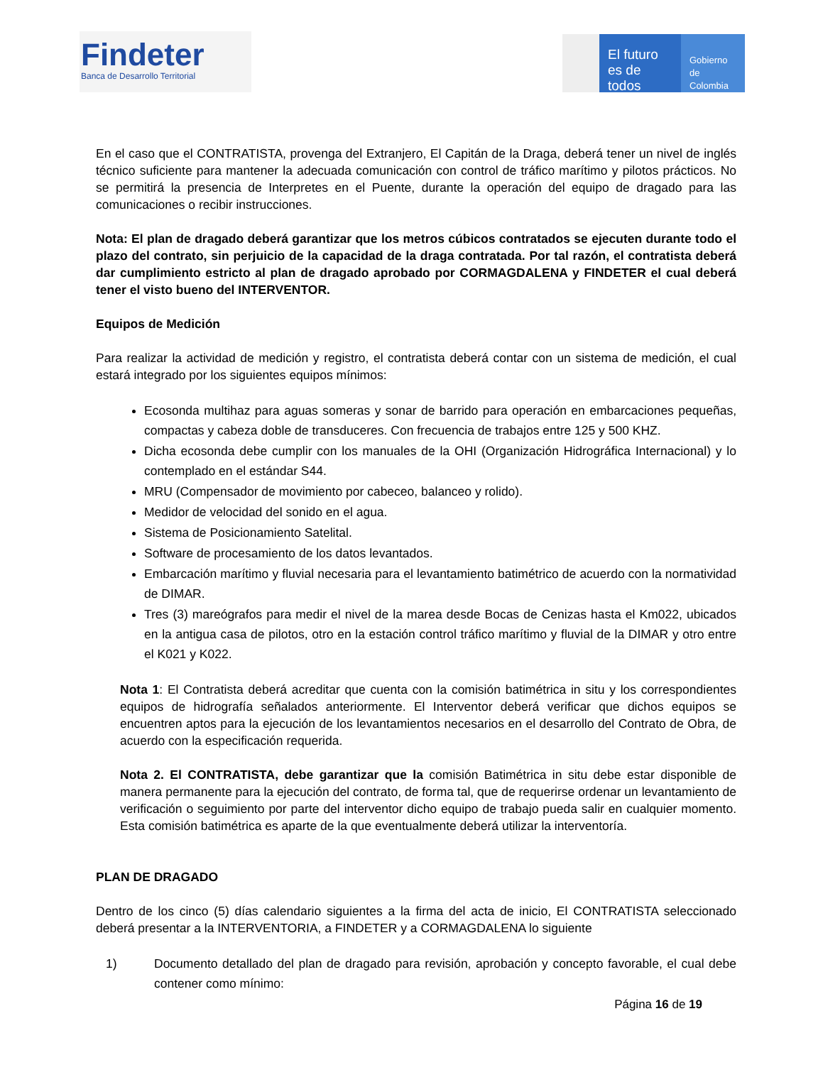Findeter
Banca de Desarrollo Territorial
El futuro
es de todos
Gobierno
de Colombia
En el caso que el CONTRATISTA, provenga del Extranjero, El Capitán de la Draga, deberá tener un nivel de inglés técnico suficiente para mantener la adecuada comunicación con control de tráfico marítimo y pilotos prácticos. No se permitirá la presencia de Interpretes en el Puente, durante la operación del equipo de dragado para las comunicaciones o recibir instrucciones.
Nota: El plan de dragado deberá garantizar que los metros cúbicos contratados se ejecuten durante todo el plazo del contrato, sin perjuicio de la capacidad de la draga contratada. Por tal razón, el contratista deberá dar cumplimiento estricto al plan de dragado aprobado por CORMAGDALENA y FINDETER el cual deberá tener el visto bueno del INTERVENTOR.
Equipos de Medición
Para realizar la actividad de medición y registro, el contratista deberá contar con un sistema de medición, el cual estará integrado por los siguientes equipos mínimos:
Ecosonda multihaz para aguas someras y sonar de barrido para operación en embarcaciones pequeñas, compactas y cabeza doble de transduceres. Con frecuencia de trabajos entre 125 y 500 KHZ.
Dicha ecosonda debe cumplir con los manuales de la OHI (Organización Hidrográfica Internacional) y lo contemplado en el estándar S44.
MRU (Compensador de movimiento por cabeceo, balanceo y rolido).
Medidor de velocidad del sonido en el agua.
Sistema de Posicionamiento Satelital.
Software de procesamiento de los datos levantados.
Embarcación marítimo y fluvial necesaria para el levantamiento batimétrico de acuerdo con la normatividad de DIMAR.
Tres (3) mareógrafos para medir el nivel de la marea desde Bocas de Cenizas hasta el Km022, ubicados en la antigua casa de pilotos, otro en la estación control tráfico marítimo y fluvial de la DIMAR y otro entre el K021 y K022.
Nota 1: El Contratista deberá acreditar que cuenta con la comisión batimétrica in situ y los correspondientes equipos de hidrografía señalados anteriormente. El Interventor deberá verificar que dichos equipos se encuentren aptos para la ejecución de los levantamientos necesarios en el desarrollo del Contrato de Obra, de acuerdo con la especificación requerida.
Nota 2. El CONTRATISTA, debe garantizar que la comisión Batimétrica in situ debe estar disponible de manera permanente para la ejecución del contrato, de forma tal, que de requerirse ordenar un levantamiento de verificación o seguimiento por parte del interventor dicho equipo de trabajo pueda salir en cualquier momento. Esta comisión batimétrica es aparte de la que eventualmente deberá utilizar la interventoría.
PLAN DE DRAGADO
Dentro de los cinco (5) días calendario siguientes a la firma del acta de inicio, El CONTRATISTA seleccionado deberá presentar a la INTERVENTORIA, a FINDETER y a CORMAGDALENA lo siguiente
1) Documento detallado del plan de dragado para revisión, aprobación y concepto favorable, el cual debe contener como mínimo:
Página 16 de 19